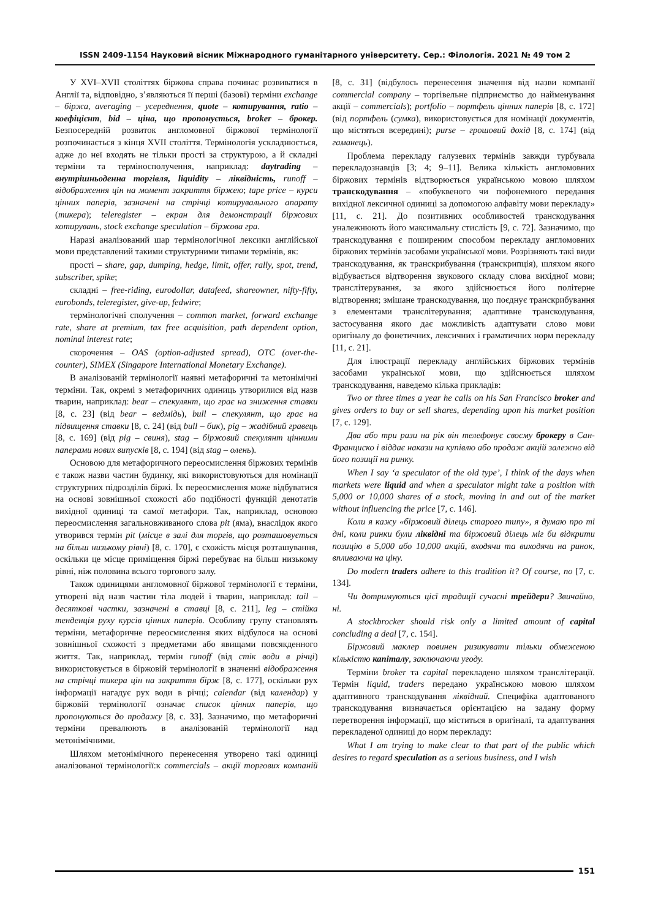ISSN 2409-1154 Науковий вісник Міжнародного гуманітарного університету. Сер.: Філологія. 2021 № 49 том 2
У XVI–XVII століттях біржова справа починає розвиватися в Англії та, відповідно, з’являються її перші (базові) терміни exchange – біржа, averaging – усереднення, quote – котирування, ratio – коефіцієнт, bid – ціна, що пропонується, broker – брокер. Безпосередній розвиток англомовної біржової термінології розпочинається з кінця XVII століття. Термінологія ускладнюється, адже до неї входять не тільки прості за структурою, а й складні терміни та терміносполучення, наприклад: daytrading – внутрішньоденна торгівля, liquidity – ліквідність, runoff – відображення цін на момент закриття біржею; tape price – курси цінних паперів, зазначені на стрічці котирувального апарату (тикера); teleregister – екран для демонстрації біржових котирувань, stock exchange speculation – біржова гра.
Наразі аналізований шар термінологічної лексики англійської мови представлений такими структурними типами термінів, як:
прості – share, gap, dumping, hedge, limit, offer, rally, spot, trend, subscriber, spike;
складні – free-riding, eurodollar, datafeed, shareowner, nifty-fifty, eurobonds, teleregister, give-up, fedwire;
термінологічні сполучення – common market, forward exchange rate, share at premium, tax free acquisition, path dependent option, nominal interest rate;
скорочення – OAS (option-adjusted spread), OTC (over-the-counter), SIMEX (Singapore International Monetary Exchange).
В аналізованій термінології наявні метафоричні та метонімічні терміни. Так, окремі з метафоричних одиниць утворилися від назв тварин, наприклад: bear – спекулянт, що грає на зниження ставки [8, с. 23] (від bear – ведмідь), bull – спекулянт, що грає на підвищення ставки [8, с. 24] (від bull – бик), pig – жадібний гравець [8, с. 169] (від pig – свиня), stag – біржовий спекулянт цінними паперами нових випусків [8, с. 194] (від stag – олень).
Основою для метафоричного переосмислення біржових термінів є також назви частин будинку, які використовуються для номінації структурних підрозділів біржі. Їх переосмислення може відбуватися на основі зовнішньої схожості або подібності функцій денотатів вихідної одиниці та самої метафори. Так, наприклад, основою переосмислення загальновживаного слова pit (яма), внаслідок якого утворився термін pit (місце в залі для торгів, що розташовується на більш низькому рівні) [8, с. 170], є схожість місця розташування, оскільки це місце приміщення біржі перебуває на більш низькому рівні, ніж половина всього торгового залу.
Також одиницями англомовної біржової термінології є терміни, утворені від назв частин тіла людей і тварин, наприклад: tail – десяткові частки, зазначені в ставці [8, с. 211], leg – стійка тенденція руху курсів цінних паперів. Особливу групу становлять терміни, метафоричне переосмислення яких відбулося на основі зовнішньої схожості з предметами або явищами повсякденного життя. Так, наприклад, термін runoff (від стік води в річці) використовується в біржовій термінології в значенні відображення на стрічці тикера цін на закриття бірж [8, с. 177], оскільки рух інформації нагадує рух води в річці; calendar (від календар) у біржовій термінології означає список цінних паперів, що пропонуються до продажу [8, с. 33]. Зазначимо, що метафоричні терміни превалюють в аналізованій термінології над метонімічними.
Шляхом метонімічного перенесення утворено такі одиниці аналізованої термінології:к commercials – акції торгових компаній [8, с. 31] (відбулось перенесення значення від назви компанії commercial company – торгівельне підприємство до найменування акції – commercials); portfolio – портфель цінних паперів [8, с. 172] (від портфель (сумка), використовується для номінації документів, що містяться всередині); purse – грошовий дохід [8, с. 174] (від гаманець).
Проблема перекладу галузевих термінів завжди турбувала перекладознавців [3; 4; 9–11]. Велика кількість англомовних біржових термінів відтворюється українською мовою шляхом транскодування – «побуквеного чи пофонемного передання вихідної лексичної одиниці за допомогою алфавіту мови перекладу» [11, с. 21]. До позитивних особливостей транскодування уналежнюють його максимальну стислість [9, с. 72]. Зазначимо, що транскодування є поширеним способом перекладу англомовних біржових термінів засобами української мови. Розрізняють такі види транскодування, як транскрибування (транскрипція), шляхом якого відбувається відтворення звукового складу слова вихідної мови; транслітерування, за якого здійснюється його політерне відтворення; змішане транскодування, що поєднує транскрибування з елементами транслітерування; адаптивне транскодування, застосування якого дає можливість адаптувати слово мови оригіналу до фонетичних, лексичних і граматичних норм перекладу [11, с. 21].
Для ілюстрації перекладу англійських біржових термінів засобами української мови, що здійснюється шляхом транскодування, наведемо кілька прикладів:
Two or three times a year he calls on his San Francisco broker and gives orders to buy or sell shares, depending upon his market position [7, с. 129].
Два або три рази на рік він телефонує своєму брокеру в Сан-Франциско і віддає накази на купівлю або продаж акцій залежно від його позиції на ринку.
When I say ‘a speculator of the old type’, I think of the days when markets were liquid and when a speculator might take a position with 5,000 or 10,000 shares of a stock, moving in and out of the market without influencing the price [7, с. 146].
Коли я кажу «біржовий ділець старого типу», я думаю про ті дні, коли ринки були ліквідні та біржовий ділець міг би відкрити позицію в 5,000 або 10,000 акцій, входячи та виходячи на ринок, впливаючи на ціну.
Do modern traders adhere to this tradition it? Of course, no [7, с. 134].
Чи дотримуються цієї традиції сучасні трейдери? Звичайно, ні.
A stockbrocker should risk only a limited amount of capital concluding a deal [7, с. 154].
Біржовий маклер повинен ризикувати тільки обмеженою кількістю капіталу, заключаючи угоду.
Терміни broker та capital перекладено шляхом транслітерації. Термін liquid, traders передано українською мовою шляхом адаптивного транскодування ліквідний. Специфіка адаптованого транскодування визначається орієнтацією на задану форму перетворення інформації, що міститься в оригіналі, та адаптування перекладеної одиниці до норм перекладу:
What I am trying to make clear to that part of the public which desires to regard speculation as a serious business, and I wish
151